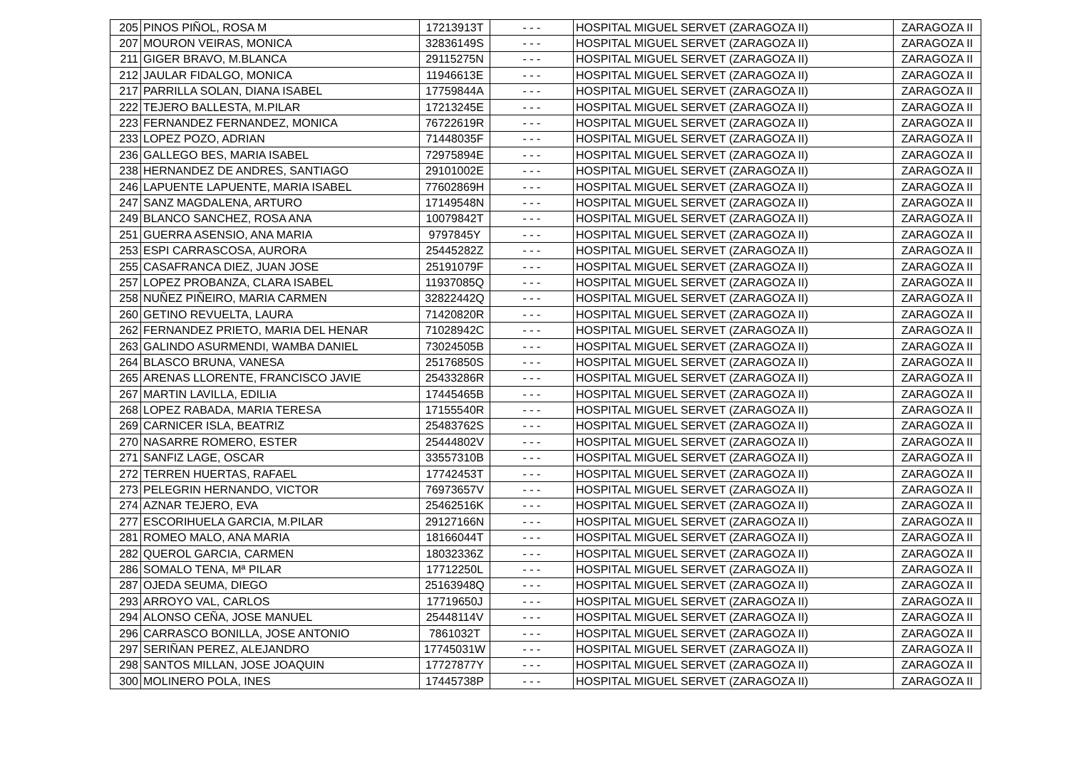| 205 | PINOS PIÑOL, ROSA M | 17213913T | - - - | HOSPITAL MIGUEL SERVET (ZARAGOZA II) | ZARAGOZA II |
| 207 | MOURON VEIRAS, MONICA | 32836149S | - - - | HOSPITAL MIGUEL SERVET (ZARAGOZA II) | ZARAGOZA II |
| 211 | GIGER BRAVO, M.BLANCA | 29115275N | - - - | HOSPITAL MIGUEL SERVET (ZARAGOZA II) | ZARAGOZA II |
| 212 | JAULAR FIDALGO, MONICA | 11946613E | - - - | HOSPITAL MIGUEL SERVET (ZARAGOZA II) | ZARAGOZA II |
| 217 | PARRILLA SOLAN, DIANA ISABEL | 17759844A | - - - | HOSPITAL MIGUEL SERVET (ZARAGOZA II) | ZARAGOZA II |
| 222 | TEJERO BALLESTA, M.PILAR | 17213245E | - - - | HOSPITAL MIGUEL SERVET (ZARAGOZA II) | ZARAGOZA II |
| 223 | FERNANDEZ FERNANDEZ, MONICA | 76722619R | - - - | HOSPITAL MIGUEL SERVET (ZARAGOZA II) | ZARAGOZA II |
| 233 | LOPEZ POZO, ADRIAN | 71448035F | - - - | HOSPITAL MIGUEL SERVET (ZARAGOZA II) | ZARAGOZA II |
| 236 | GALLEGO BES, MARIA ISABEL | 72975894E | - - - | HOSPITAL MIGUEL SERVET (ZARAGOZA II) | ZARAGOZA II |
| 238 | HERNANDEZ DE ANDRES, SANTIAGO | 29101002E | - - - | HOSPITAL MIGUEL SERVET (ZARAGOZA II) | ZARAGOZA II |
| 246 | LAPUENTE LAPUENTE, MARIA ISABEL | 77602869H | - - - | HOSPITAL MIGUEL SERVET (ZARAGOZA II) | ZARAGOZA II |
| 247 | SANZ MAGDALENA, ARTURO | 17149548N | - - - | HOSPITAL MIGUEL SERVET (ZARAGOZA II) | ZARAGOZA II |
| 249 | BLANCO SANCHEZ, ROSA ANA | 10079842T | - - - | HOSPITAL MIGUEL SERVET (ZARAGOZA II) | ZARAGOZA II |
| 251 | GUERRA ASENSIO, ANA MARIA | 9797845Y | - - - | HOSPITAL MIGUEL SERVET (ZARAGOZA II) | ZARAGOZA II |
| 253 | ESPI CARRASCOSA, AURORA | 25445282Z | - - - | HOSPITAL MIGUEL SERVET (ZARAGOZA II) | ZARAGOZA II |
| 255 | CASAFRANCA DIEZ, JUAN JOSE | 25191079F | - - - | HOSPITAL MIGUEL SERVET (ZARAGOZA II) | ZARAGOZA II |
| 257 | LOPEZ PROBANZA, CLARA ISABEL | 11937085Q | - - - | HOSPITAL MIGUEL SERVET (ZARAGOZA II) | ZARAGOZA II |
| 258 | NUÑEZ PIÑEIRO, MARIA CARMEN | 32822442Q | - - - | HOSPITAL MIGUEL SERVET (ZARAGOZA II) | ZARAGOZA II |
| 260 | GETINO REVUELTA, LAURA | 71420820R | - - - | HOSPITAL MIGUEL SERVET (ZARAGOZA II) | ZARAGOZA II |
| 262 | FERNANDEZ PRIETO, MARIA DEL HENAR | 71028942C | - - - | HOSPITAL MIGUEL SERVET (ZARAGOZA II) | ZARAGOZA II |
| 263 | GALINDO ASURMENDI, WAMBA DANIEL | 73024505B | - - - | HOSPITAL MIGUEL SERVET (ZARAGOZA II) | ZARAGOZA II |
| 264 | BLASCO BRUNA, VANESA | 25176850S | - - - | HOSPITAL MIGUEL SERVET (ZARAGOZA II) | ZARAGOZA II |
| 265 | ARENAS LLORENTE, FRANCISCO JAVIE | 25433286R | - - - | HOSPITAL MIGUEL SERVET (ZARAGOZA II) | ZARAGOZA II |
| 267 | MARTIN LAVILLA, EDILIA | 17445465B | - - - | HOSPITAL MIGUEL SERVET (ZARAGOZA II) | ZARAGOZA II |
| 268 | LOPEZ RABADA, MARIA TERESA | 17155540R | - - - | HOSPITAL MIGUEL SERVET (ZARAGOZA II) | ZARAGOZA II |
| 269 | CARNICER ISLA, BEATRIZ | 25483762S | - - - | HOSPITAL MIGUEL SERVET (ZARAGOZA II) | ZARAGOZA II |
| 270 | NASARRE ROMERO, ESTER | 25444802V | - - - | HOSPITAL MIGUEL SERVET (ZARAGOZA II) | ZARAGOZA II |
| 271 | SANFIZ LAGE, OSCAR | 33557310B | - - - | HOSPITAL MIGUEL SERVET (ZARAGOZA II) | ZARAGOZA II |
| 272 | TERREN HUERTAS, RAFAEL | 17742453T | - - - | HOSPITAL MIGUEL SERVET (ZARAGOZA II) | ZARAGOZA II |
| 273 | PELEGRIN HERNANDO, VICTOR | 76973657V | - - - | HOSPITAL MIGUEL SERVET (ZARAGOZA II) | ZARAGOZA II |
| 274 | AZNAR TEJERO, EVA | 25462516K | - - - | HOSPITAL MIGUEL SERVET (ZARAGOZA II) | ZARAGOZA II |
| 277 | ESCORIHUELA GARCIA, M.PILAR | 29127166N | - - - | HOSPITAL MIGUEL SERVET (ZARAGOZA II) | ZARAGOZA II |
| 281 | ROMEO MALO, ANA MARIA | 18166044T | - - - | HOSPITAL MIGUEL SERVET (ZARAGOZA II) | ZARAGOZA II |
| 282 | QUEROL GARCIA, CARMEN | 18032336Z | - - - | HOSPITAL MIGUEL SERVET (ZARAGOZA II) | ZARAGOZA II |
| 286 | SOMALO TENA, Mª PILAR | 17712250L | - - - | HOSPITAL MIGUEL SERVET (ZARAGOZA II) | ZARAGOZA II |
| 287 | OJEDA SEUMA, DIEGO | 25163948Q | - - - | HOSPITAL MIGUEL SERVET (ZARAGOZA II) | ZARAGOZA II |
| 293 | ARROYO VAL, CARLOS | 17719650J | - - - | HOSPITAL MIGUEL SERVET (ZARAGOZA II) | ZARAGOZA II |
| 294 | ALONSO CEÑA, JOSE MANUEL | 25448114V | - - - | HOSPITAL MIGUEL SERVET (ZARAGOZA II) | ZARAGOZA II |
| 296 | CARRASCO BONILLA, JOSE ANTONIO | 7861032T | - - - | HOSPITAL MIGUEL SERVET (ZARAGOZA II) | ZARAGOZA II |
| 297 | SERIÑAN PEREZ, ALEJANDRO | 17745031W | - - - | HOSPITAL MIGUEL SERVET (ZARAGOZA II) | ZARAGOZA II |
| 298 | SANTOS MILLAN, JOSE JOAQUIN | 17727877Y | - - - | HOSPITAL MIGUEL SERVET (ZARAGOZA II) | ZARAGOZA II |
| 300 | MOLINERO POLA, INES | 17445738P | - - - | HOSPITAL MIGUEL SERVET (ZARAGOZA II) | ZARAGOZA II |